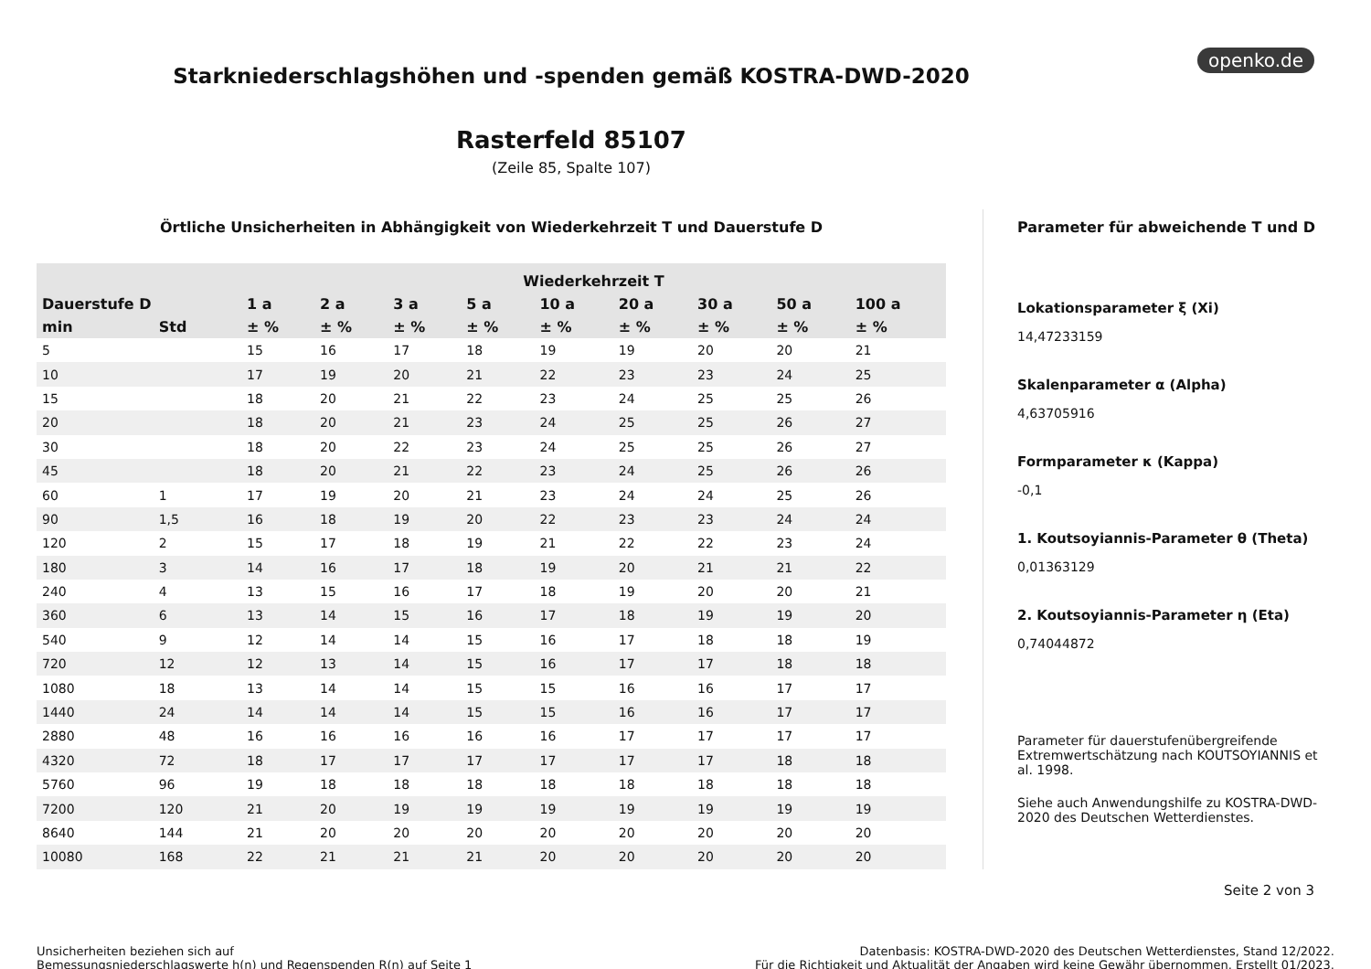openko.de
Starkniederschlagshöhen und -spenden gemäß KOSTRA-DWD-2020
Rasterfeld 85107
(Zeile 85, Spalte 107)
Örtliche Unsicherheiten in Abhängigkeit von Wiederkehrzeit T und Dauerstufe D
| | | Wiederkehrzeit T | | | | | | | | |
| --- | --- | --- | --- | --- | --- | --- | --- | --- | --- | --- |
| Dauerstufe D | | 1 a | 2 a | 3 a | 5 a | 10 a | 20 a | 30 a | 50 a | 100 a |
| min | Std | ± % | ± % | ± % | ± % | ± % | ± % | ± % | ± % | ± % |
| 5 | | 15 | 16 | 17 | 18 | 19 | 19 | 20 | 20 | 21 |
| 10 | | 17 | 19 | 20 | 21 | 22 | 23 | 23 | 24 | 25 |
| 15 | | 18 | 20 | 21 | 22 | 23 | 24 | 25 | 25 | 26 |
| 20 | | 18 | 20 | 21 | 23 | 24 | 25 | 25 | 26 | 27 |
| 30 | | 18 | 20 | 22 | 23 | 24 | 25 | 25 | 26 | 27 |
| 45 | | 18 | 20 | 21 | 22 | 23 | 24 | 25 | 26 | 26 |
| 60 | 1 | 17 | 19 | 20 | 21 | 23 | 24 | 24 | 25 | 26 |
| 90 | 1,5 | 16 | 18 | 19 | 20 | 22 | 23 | 23 | 24 | 24 |
| 120 | 2 | 15 | 17 | 18 | 19 | 21 | 22 | 22 | 23 | 24 |
| 180 | 3 | 14 | 16 | 17 | 18 | 19 | 20 | 21 | 21 | 22 |
| 240 | 4 | 13 | 15 | 16 | 17 | 18 | 19 | 20 | 20 | 21 |
| 360 | 6 | 13 | 14 | 15 | 16 | 17 | 18 | 19 | 19 | 20 |
| 540 | 9 | 12 | 14 | 14 | 15 | 16 | 17 | 18 | 18 | 19 |
| 720 | 12 | 12 | 13 | 14 | 15 | 16 | 17 | 17 | 18 | 18 |
| 1080 | 18 | 13 | 14 | 14 | 15 | 15 | 16 | 16 | 17 | 17 |
| 1440 | 24 | 14 | 14 | 14 | 15 | 15 | 16 | 16 | 17 | 17 |
| 2880 | 48 | 16 | 16 | 16 | 16 | 16 | 17 | 17 | 17 | 17 |
| 4320 | 72 | 18 | 17 | 17 | 17 | 17 | 17 | 17 | 18 | 18 |
| 5760 | 96 | 19 | 18 | 18 | 18 | 18 | 18 | 18 | 18 | 18 |
| 7200 | 120 | 21 | 20 | 19 | 19 | 19 | 19 | 19 | 19 | 19 |
| 8640 | 144 | 21 | 20 | 20 | 20 | 20 | 20 | 20 | 20 | 20 |
| 10080 | 168 | 22 | 21 | 21 | 21 | 20 | 20 | 20 | 20 | 20 |
Parameter für abweichende T und D
Lokationsparameter ξ (Xi)
14,47233159
Skalenparameter α (Alpha)
4,63705916
Formparameter κ (Kappa)
-0,1
1. Koutsoyiannis-Parameter θ (Theta)
0,01363129
2. Koutsoyiannis-Parameter η (Eta)
0,74044872
Parameter für dauerstufenübergreifende Extremwertschätzung nach KOUTSOYIANNIS et al. 1998.
Siehe auch Anwendungshilfe zu KOSTRA-DWD-2020 des Deutschen Wetterdienstes.
Seite 2 von 3
Unsicherheiten beziehen sich auf
Bemessungsniederschlagswerte h(n) und Regenspenden R(n) auf Seite 1
Datenbasis: KOSTRA-DWD-2020 des Deutschen Wetterdienstes, Stand 12/2022.
Für die Richtigkeit und Aktualität der Angaben wird keine Gewähr übernommen. Erstellt 01/2023.